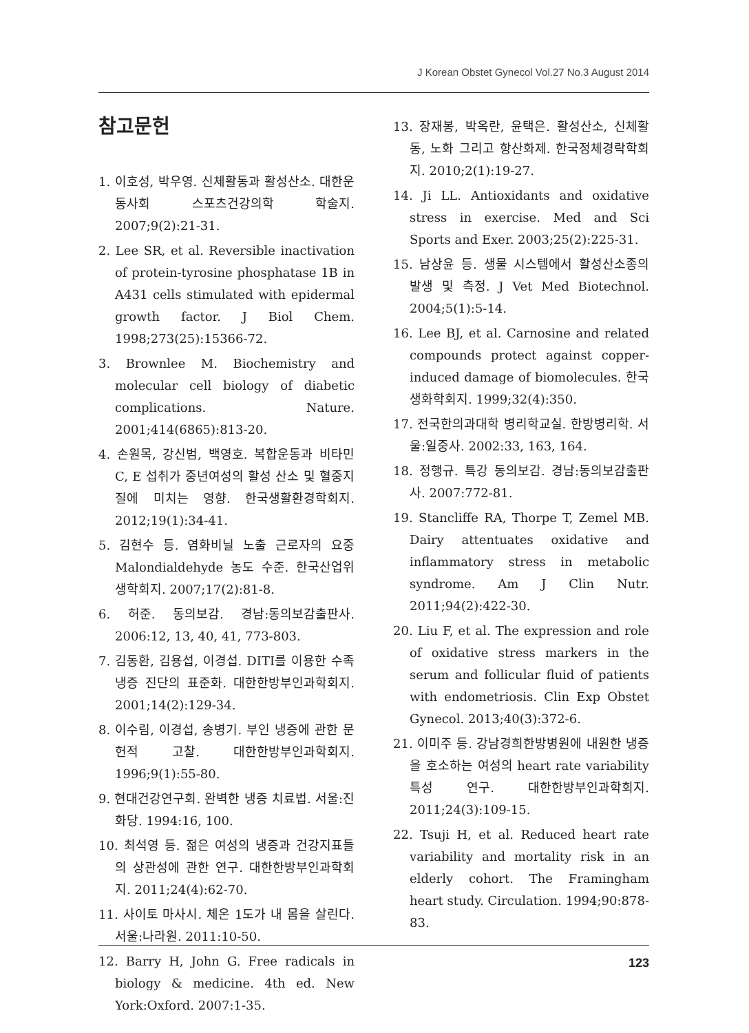J Korean Obstet Gynecol Vol.27 No.3 August 2014
참고문헌
1. 이호성, 박우영. 신체활동과 활성산소. 대한운동사회 스포츠건강의학 학술지. 2007;9(2):21-31.
2. Lee SR, et al. Reversible inactivation of protein-tyrosine phosphatase 1B in A431 cells stimulated with epidermal growth factor. J Biol Chem. 1998;273(25):15366-72.
3. Brownlee M. Biochemistry and molecular cell biology of diabetic complications. Nature. 2001;414(6865):813-20.
4. 손원목, 강신범, 백영호. 복합운동과 비타민 C, E 섭취가 중년여성의 활성 산소 및 혈중지질에 미치는 영향. 한국생활환경학회지. 2012;19(1):34-41.
5. 김현수 등. 염화비닐 노출 근로자의 요중 Malondialdehyde 농도 수준. 한국산업위생학회지. 2007;17(2):81-8.
6. 허준. 동의보감. 경남:동의보감출판사. 2006:12, 13, 40, 41, 773-803.
7. 김동환, 김용섭, 이경섭. DITI를 이용한 수족 냉증 진단의 표준화. 대한한방부인과학회지. 2001;14(2):129-34.
8. 이수림, 이경섭, 송병기. 부인 냉증에 관한 문헌적 고찰. 대한한방부인과학회지. 1996;9(1):55-80.
9. 현대건강연구회. 완벽한 냉증 치료법. 서울:진화당. 1994:16, 100.
10. 최석영 등. 젊은 여성의 냉증과 건강지표들의 상관성에 관한 연구. 대한한방부인과학회지. 2011;24(4):62-70.
11. 사이토 마사시. 체온 1도가 내 몸을 살린다. 서울:나라원. 2011:10-50.
12. Barry H, John G. Free radicals in biology & medicine. 4th ed. New York:Oxford. 2007:1-35.
13. 장재봉, 박옥란, 윤택은. 활성산소, 신체활동, 노화 그리고 항산화제. 한국정체경락학회지. 2010;2(1):19-27.
14. Ji LL. Antioxidants and oxidative stress in exercise. Med and Sci Sports and Exer. 2003;25(2):225-31.
15. 남상윤 등. 생물 시스템에서 활성산소종의 발생 및 측정. J Vet Med Biotechnol. 2004;5(1):5-14.
16. Lee BJ, et al. Carnosine and related compounds protect against copper-induced damage of biomolecules. 한국생화학회지. 1999;32(4):350.
17. 전국한의과대학 병리학교실. 한방병리학. 서울:일중사. 2002:33, 163, 164.
18. 정행규. 특강 동의보감. 경남:동의보감출판사. 2007:772-81.
19. Stancliffe RA, Thorpe T, Zemel MB. Dairy attentuates oxidative and inflammatory stress in metabolic syndrome. Am J Clin Nutr. 2011;94(2):422-30.
20. Liu F, et al. The expression and role of oxidative stress markers in the serum and follicular fluid of patients with endometriosis. Clin Exp Obstet Gynecol. 2013;40(3):372-6.
21. 이미주 등. 강남경희한방병원에 내원한 냉증을 호소하는 여성의 heart rate variability 특성 연구. 대한한방부인과학회지. 2011;24(3):109-15.
22. Tsuji H, et al. Reduced heart rate variability and mortality risk in an elderly cohort. The Framingham heart study. Circulation. 1994;90:878-83.
123